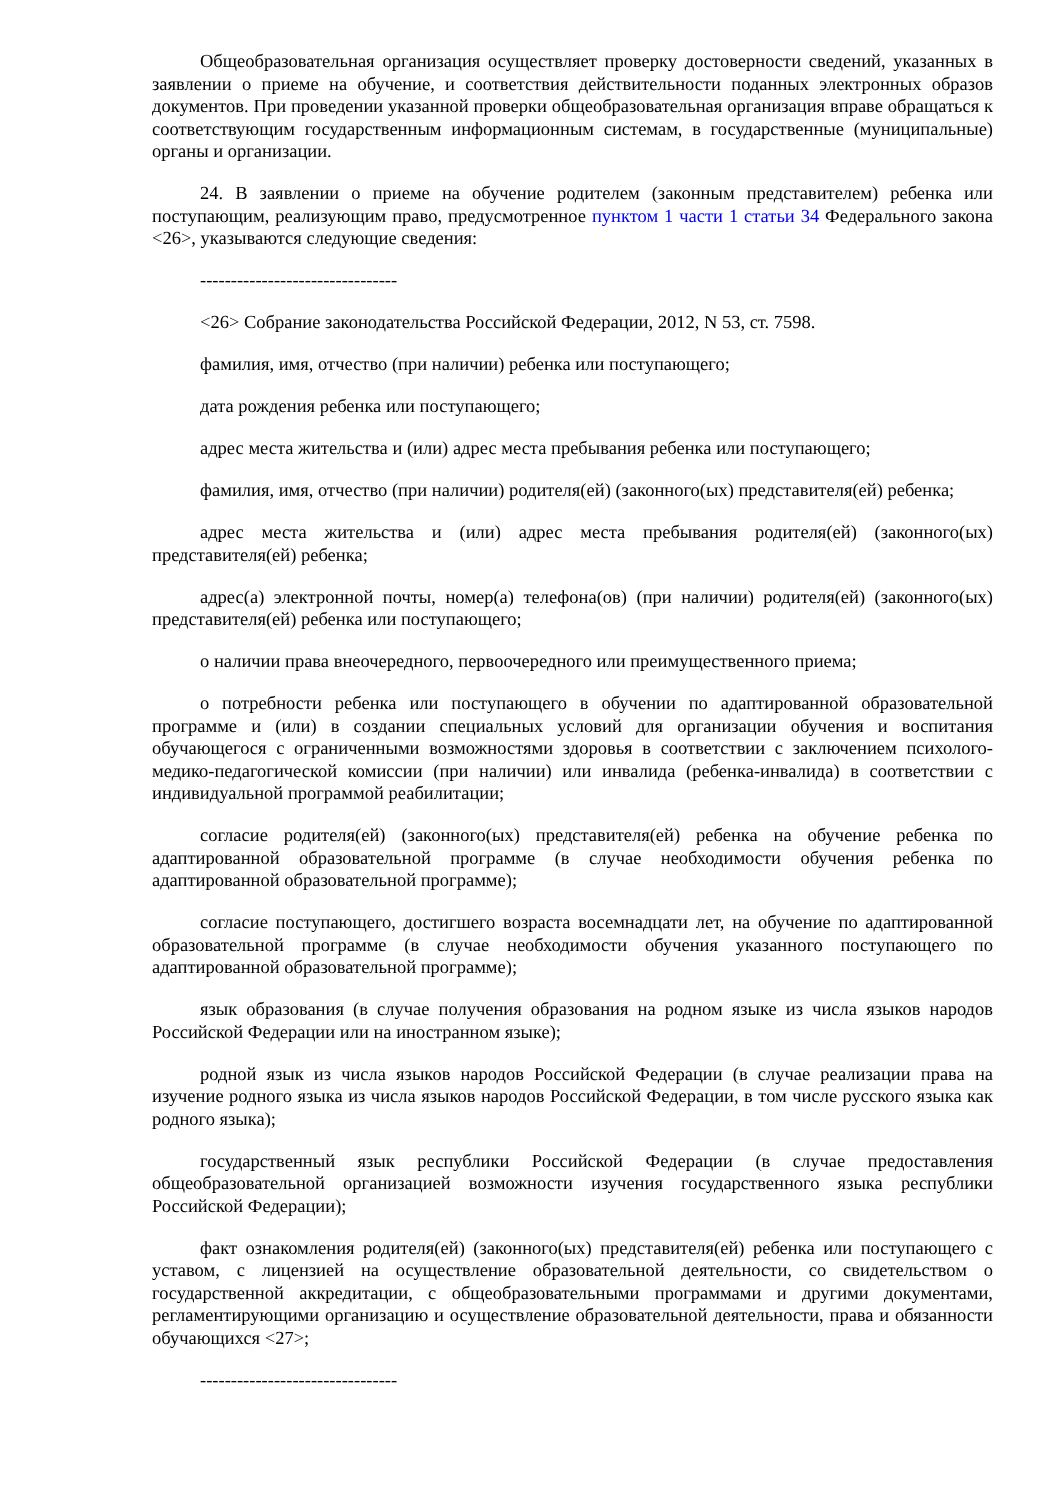Общеобразовательная организация осуществляет проверку достоверности сведений, указанных в заявлении о приеме на обучение, и соответствия действительности поданных электронных образов документов. При проведении указанной проверки общеобразовательная организация вправе обращаться к соответствующим государственным информационным системам, в государственные (муниципальные) органы и организации.
24. В заявлении о приеме на обучение родителем (законным представителем) ребенка или поступающим, реализующим право, предусмотренное пунктом 1 части 1 статьи 34 Федерального закона <26>, указываются следующие сведения:
--------------------------------
<26> Собрание законодательства Российской Федерации, 2012, N 53, ст. 7598.
фамилия, имя, отчество (при наличии) ребенка или поступающего;
дата рождения ребенка или поступающего;
адрес места жительства и (или) адрес места пребывания ребенка или поступающего;
фамилия, имя, отчество (при наличии) родителя(ей) (законного(ых) представителя(ей) ребенка;
адрес места жительства и (или) адрес места пребывания родителя(ей) (законного(ых) представителя(ей) ребенка;
адрес(а) электронной почты, номер(а) телефона(ов) (при наличии) родителя(ей) (законного(ых) представителя(ей) ребенка или поступающего;
о наличии права внеочередного, первоочередного или преимущественного приема;
о потребности ребенка или поступающего в обучении по адаптированной образовательной программе и (или) в создании специальных условий для организации обучения и воспитания обучающегося с ограниченными возможностями здоровья в соответствии с заключением психолого-медико-педагогической комиссии (при наличии) или инвалида (ребенка-инвалида) в соответствии с индивидуальной программой реабилитации;
согласие родителя(ей) (законного(ых) представителя(ей) ребенка на обучение ребенка по адаптированной образовательной программе (в случае необходимости обучения ребенка по адаптированной образовательной программе);
согласие поступающего, достигшего возраста восемнадцати лет, на обучение по адаптированной образовательной программе (в случае необходимости обучения указанного поступающего по адаптированной образовательной программе);
язык образования (в случае получения образования на родном языке из числа языков народов Российской Федерации или на иностранном языке);
родной язык из числа языков народов Российской Федерации (в случае реализации права на изучение родного языка из числа языков народов Российской Федерации, в том числе русского языка как родного языка);
государственный язык республики Российской Федерации (в случае предоставления общеобразовательной организацией возможности изучения государственного языка республики Российской Федерации);
факт ознакомления родителя(ей) (законного(ых) представителя(ей) ребенка или поступающего с уставом, с лицензией на осуществление образовательной деятельности, со свидетельством о государственной аккредитации, с общеобразовательными программами и другими документами, регламентирующими организацию и осуществление образовательной деятельности, права и обязанности обучающихся <27>;
--------------------------------